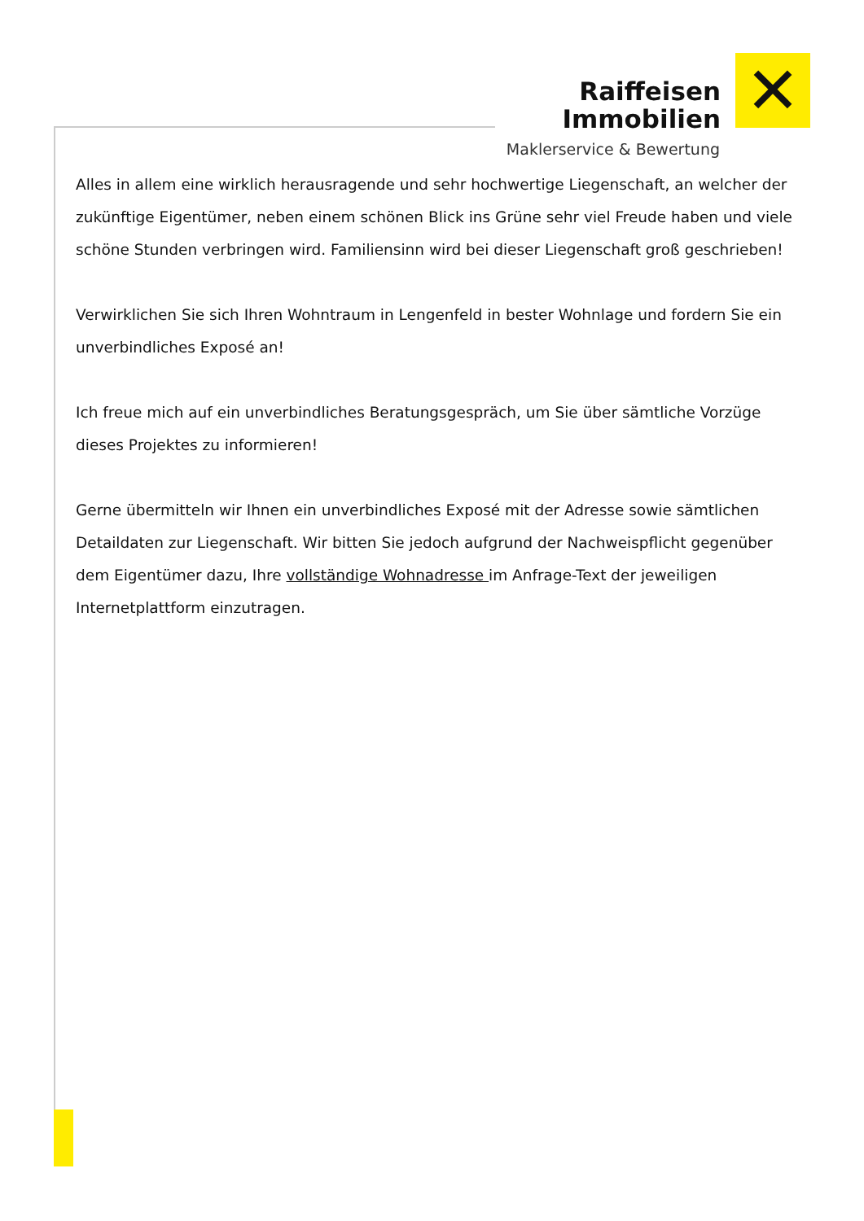Raiffeisen
Immobilien
✕
Maklerservice & Bewertung
Alles in allem eine wirklich herausragende und sehr hochwertige Liegenschaft, an welcher der zukünftige Eigentümer, neben einem schönen Blick ins Grüne sehr viel Freude haben und viele schöne Stunden verbringen wird. Familiensinn wird bei dieser Liegenschaft groß geschrieben!
Verwirklichen Sie sich Ihren Wohntraum in Lengenfeld in bester Wohnlage und fordern Sie ein unverbindliches Exposé an!
Ich freue mich auf ein unverbindliches Beratungsgespräch, um Sie über sämtliche Vorzüge dieses Projektes zu informieren!
Gerne übermitteln wir Ihnen ein unverbindliches Exposé mit der Adresse sowie sämtlichen Detaildaten zur Liegenschaft. Wir bitten Sie jedoch aufgrund der Nachweispflicht gegenüber dem Eigentümer dazu, Ihre vollständige Wohnadresse im Anfrage-Text der jeweiligen Internetplattform einzutragen.